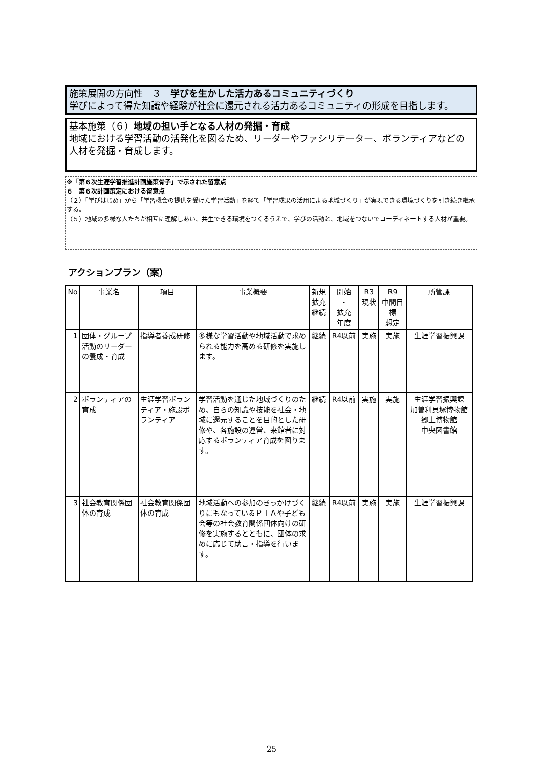施策展開の方向性　３　学びを生かした活力あるコミュニティづくり
学びによって得た知識や経験が社会に還元される活力あるコミュニティの形成を目指します。
基本施策（６）地域の担い手となる人材の発掘・育成
地域における学習活動の活発化を図るため、リーダーやファシリテーター、ボランティアなどの人材を発掘・育成します。
※「第６次生涯学習推進計画施策骨子」で示された留意点
６　第６次計画策定における留意点
（２）「学びはじめ」から「学習機会の提供を受けた学習活動」を経て「学習成果の活用による地域づくり」が実現できる環境づくりを引き続き継承する。
（５）地域の多様な人たちが相互に理解しあい、共生できる環境をつくるうえで、学びの活動と、地域をつないでコーディネートする人材が重要。
アクションプラン（案）
| No | 事業名 | 項目 | 事業概要 | 新規 拡充 継続 | 開始 ・ 拡充 年度 | R3 現状 | R9 中間目 標 想定 | 所管課 |
| --- | --- | --- | --- | --- | --- | --- | --- | --- |
| 1 | 団体・グループ活動のリーダーの養成・育成 | 指導者養成研修 | 多様な学習活動や地域活動で求められる能力を高める研修を実施します。 | 継続 | R4以前 | 実施 | 実施 | 生涯学習振興課 |
| 2 | ボランティアの育成 | 生涯学習ボランティア・施設ボランティア | 学習活動を通じた地域づくりのため、自らの知識や技能を社会・地域に還元することを目的とした研修や、各施設の運営、来館者に対応するボランティア育成を図ります。 | 継続 | R4以前 | 実施 | 実施 | 生涯学習振興課 加曽利貝塚博物館 郷土博物館 中央図書館 |
| 3 | 社会教育関係団体の育成 | 社会教育関係団体の育成 | 地域活動への参加のきっかけづくりにもなっているＰＴＡや子ども会等の社会教育関係団体向けの研修を実施するとともに、団体の求めに応じて助言・指導を行います。 | 継続 | R4以前 | 実施 | 実施 | 生涯学習振興課 |
25